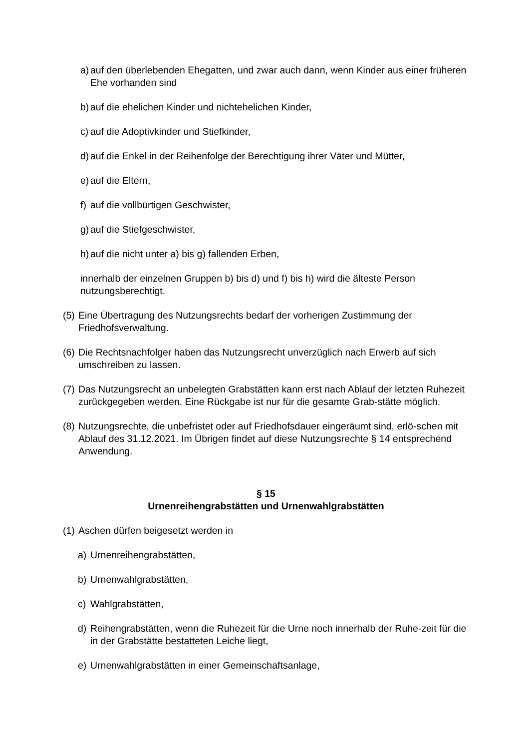a) auf den überlebenden Ehegatten, und zwar auch dann, wenn Kinder aus einer früheren Ehe vorhanden sind
b) auf die ehelichen Kinder und nichtehelichen Kinder,
c) auf die Adoptivkinder und Stiefkinder,
d) auf die Enkel in der Reihenfolge der Berechtigung ihrer Väter und Mütter,
e) auf die Eltern,
f) auf die vollbürtigen Geschwister,
g) auf die Stiefgeschwister,
h) auf die nicht unter a) bis g) fallenden Erben,
innerhalb der einzelnen Gruppen b) bis d) und f) bis h) wird die älteste Person nutzungsberechtigt.
(5) Eine Übertragung des Nutzungsrechts bedarf der vorherigen Zustimmung der Friedhofsverwaltung.
(6) Die Rechtsnachfolger haben das Nutzungsrecht unverzüglich nach Erwerb auf sich umschreiben zu lassen.
(7) Das Nutzungsrecht an unbelegten Grabstätten kann erst nach Ablauf der letzten Ruhezeit zurückgegeben werden. Eine Rückgabe ist nur für die gesamte Grab-stätte möglich.
(8) Nutzungsrechte, die unbefristet oder auf Friedhofsdauer eingeräumt sind, erlö-schen mit Ablauf des 31.12.2021. Im Übrigen findet auf diese Nutzungsrechte § 14 entsprechend Anwendung.
§ 15
Urnenreihengrabstätten und Urnenwahlgrabstätten
(1) Aschen dürfen beigesetzt werden in
a) Urnenreihengrabstätten,
b) Urnenwahlgrabstätten,
c) Wahlgrabstätten,
d) Reihengrabstätten, wenn die Ruhezeit für die Urne noch innerhalb der Ruhe-zeit für die in der Grabstätte bestatteten Leiche liegt,
e) Urnenwahlgrabstätten in einer Gemeinschaftsanlage,